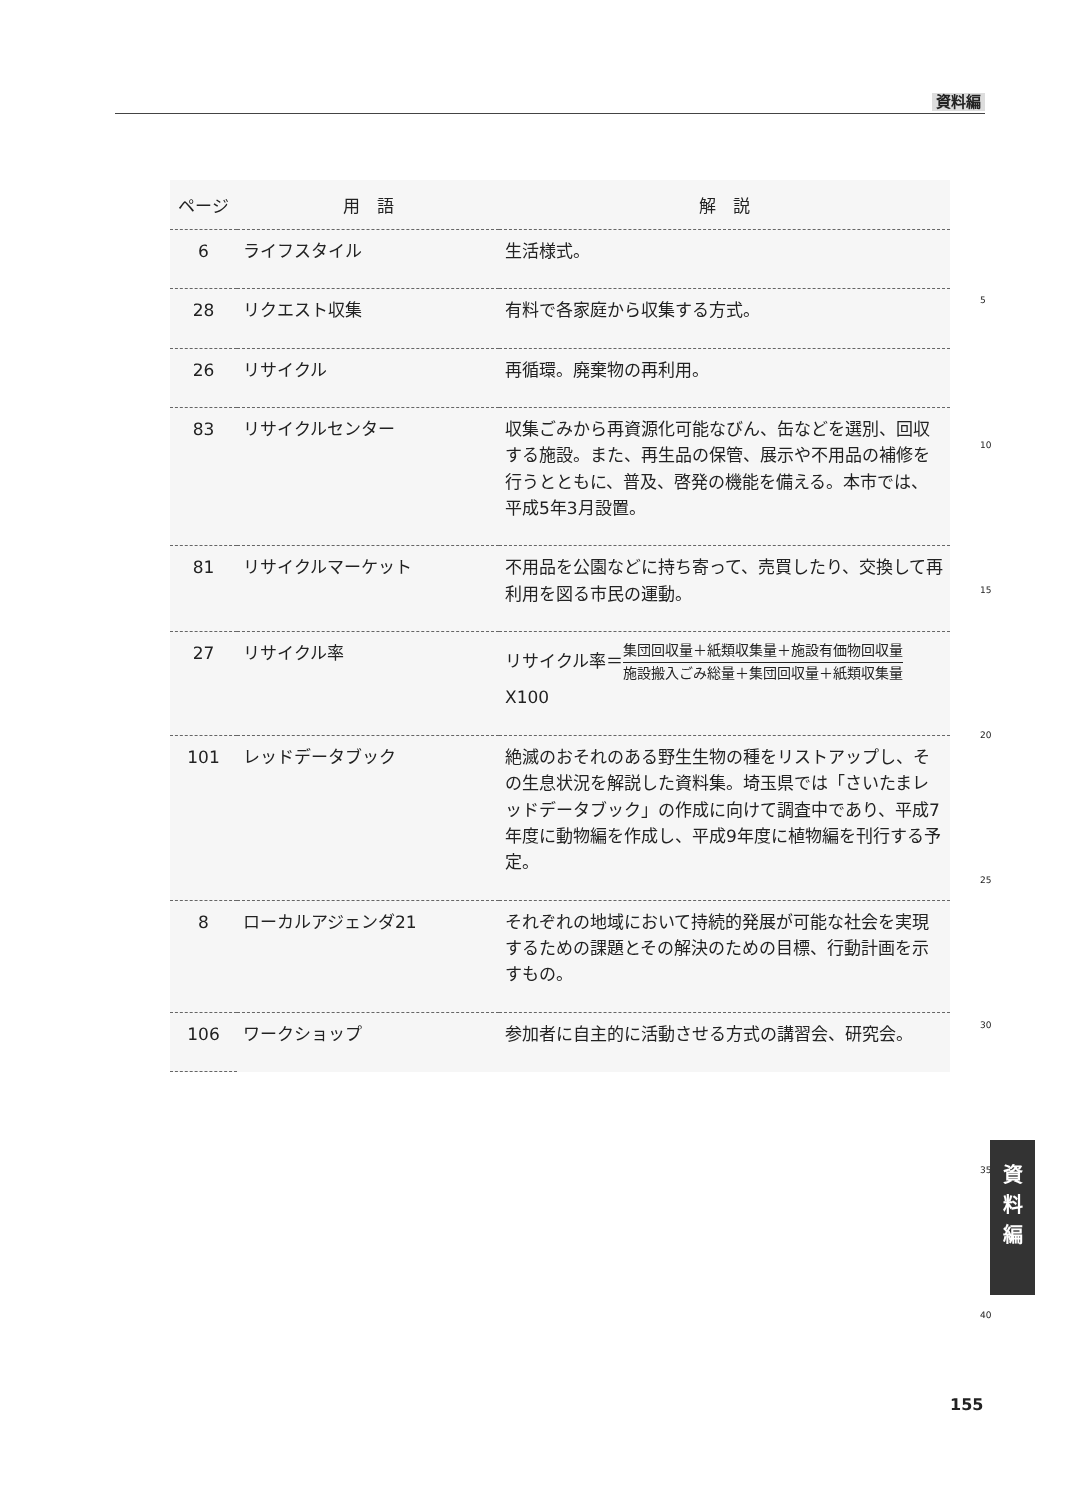資料編
| ページ | 用 語 | 解 説 |
| --- | --- | --- |
| 6 | ライフスタイル | 生活様式。 |
| 28 | リクエスト収集 | 有料で各家庭から収集する方式。 |
| 26 | リサイクル | 再循環。廃棄物の再利用。 |
| 83 | リサイクルセンター | 収集ごみから再資源化可能なびん、缶などを選別、回収する施設。また、再生品の保管、展示や不用品の補修を行うとともに、普及、啓発の機能を備える。本市では、平成5年3月設置。 |
| 81 | リサイクルマーケット | 不用品を公園などに持ち寄って、売買したり、交換して再利用を図る市民の運動。 |
| 27 | リサイクル率 | リサイクル率＝ 集団回収量＋紙類収集量＋施設有価物回収量 施設搬入ごみ総量＋集団回収量＋紙類収集量 X100 |
| 101 | レッドデータブック | 絶滅のおそれのある野生生物の種をリストアップし、その生息状況を解説した資料集。埼玉県では「さいたまレッドデータブック」の作成に向けて調査中であり、平成7年度に動物編を作成し、平成9年度に植物編を刊行する予定。 |
| 8 | ローカルアジェンダ21 | それぞれの地域において持続的発展が可能な社会を実現するための課題とその解決のための目標、行動計画を示すもの。 |
| 106 | ワークショップ | 参加者に自主的に活動させる方式の講習会、研究会。 |
5
10
15
20
25
30
35
40
資
料
編
155